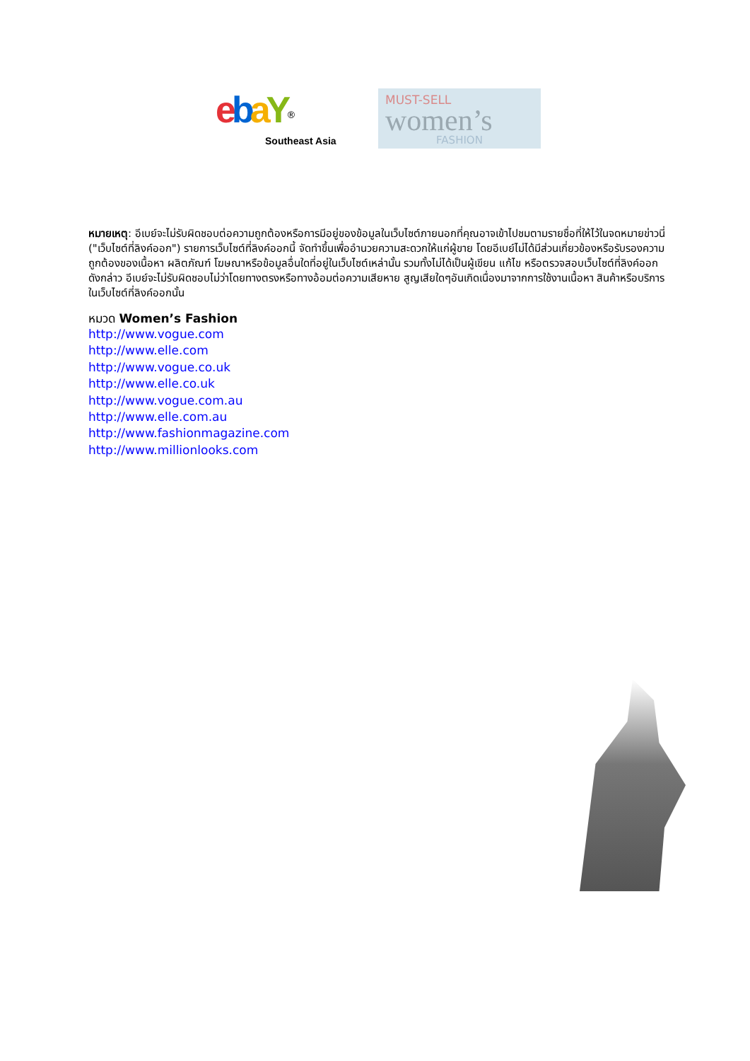ebaY<sup>®</sup>
Southeast Asia
MUST-SELL
women’s
FASHION
หมายเหตุ: อีเบย์จะไม่รับผิดชอบต่อความถูกต้องหรือการมีอยู่ของข้อมูลในเว็บไซต์ภายนอกที่คุณอาจเข้าไปชมตามรายชื่อที่ให้ไว้ในจดหมายข่าวนี่ ("เว็บไซต์ที่ลิงค์ออก") รายการเว็บไซต์ที่ลิงค์ออกนี้ จัดทำขึ้นเพื่ออำนวยความสะดวกให้แก่ผู้ขาย โดยอีเบย์ไม่ได้มีส่วนเกี่ยวข้องหรือรับรองความถูกต้องของเนื้อหา ผลิตภัณฑ์ โฆษณาหรือข้อมูลอื่นใดที่อยู่ในเว็บไซต์เหล่านั้น รวมทั้งไม่ได้เป็นผู้เขียน แก้ไข หรือตรวจสอบเว็บไซต์ที่ลิงค์ออกดังกล่าว อีเบย์จะไม่รับผิดชอบไม่ว่าโดยทางตรงหรือทางอ้อมต่อความเสียหาย สูญเสียใดๆอันเกิดเนื่องมาจากการใช้งานเนื้อหา สินค้าหรือบริการในเว็บไซต์ที่ลิงค์ออกนั้น
หมวด Women’s Fashion
http://www.vogue.com
http://www.elle.com
http://www.vogue.co.uk
http://www.elle.co.uk
http://www.vogue.com.au
http://www.elle.com.au
http://www.fashionmagazine.com
http://www.millionlooks.com